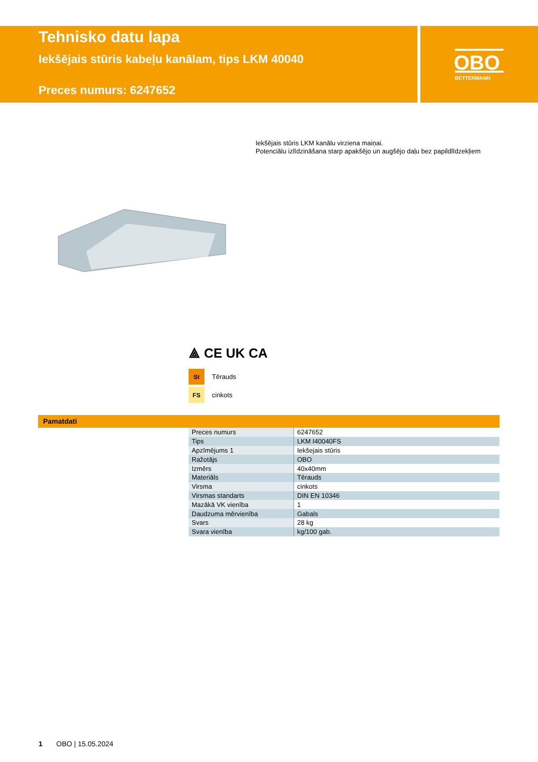Tehnisko datu lapa
Iekšējais stūris kabeļu kanālam, tips LKM 40040
Preces numurs: 6247652
OBO
BETTERMANN
Iekšējais stūris LKM kanālu virziena maiņai.
Potenciālu izlīdzināšana starp apakšējo un augšējo daļu bez papildlīdzekļiem
⟁ CE UK CA
St Tērauds
FS cinkots
Pamatdati
| Preces numurs | 6247652 |
| Tips | LKM I40040FS |
| Apzīmējums 1 | Iekšejais stūris |
| Ražotājs | OBO |
| Izmērs | 40x40mm |
| Materiāls | Tērauds |
| Virsma | cinkots |
| Virsmas standarts | DIN EN 10346 |
| Mazākā VK vienība | 1 |
| Daudzuma mērvienība | Gabals |
| Svars | 28 kg |
| Svara vienība | kg/100 gab. |
1 OBO | 15.05.2024